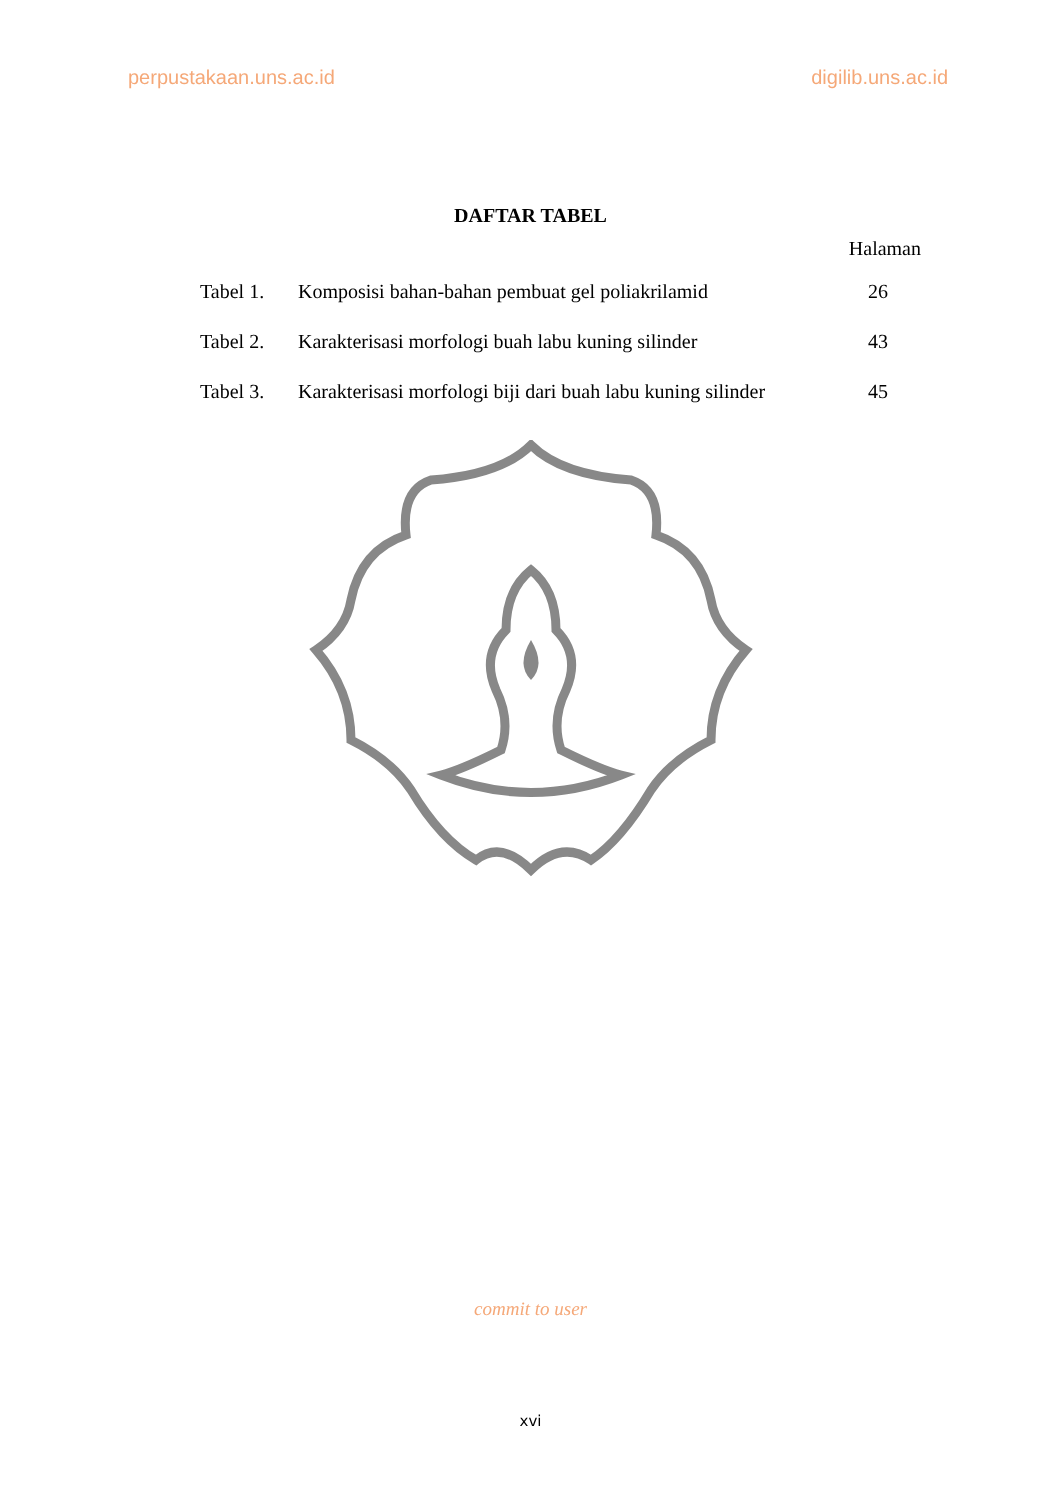perpustakaan.uns.ac.id digilib.uns.ac.id
DAFTAR TABEL
Halaman
| Tabel 1. | Komposisi bahan-bahan pembuat gel poliakrilamid | 26 |
| Tabel 2. | Karakterisasi morfologi buah labu kuning silinder | 43 |
| Tabel 3. | Karakterisasi morfologi biji dari buah labu kuning silinder | 45 |
commit to user
xvi